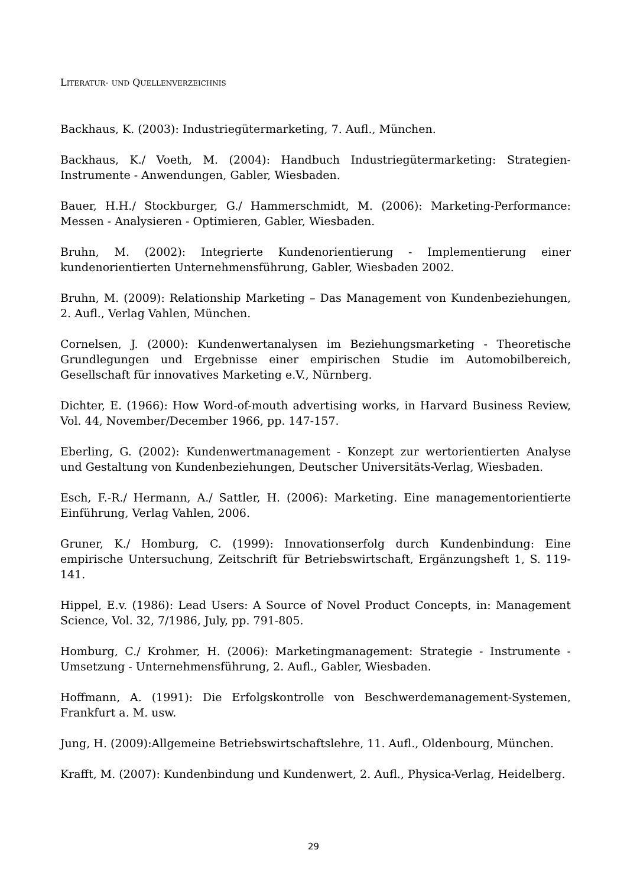LITERATUR- UND QUELLENVERZEICHNIS
Backhaus, K. (2003): Industriegütermarketing, 7. Aufl., München.
Backhaus, K./ Voeth, M. (2004): Handbuch Industriegütermarketing: Strategien-Instrumente - Anwendungen, Gabler, Wiesbaden.
Bauer, H.H./ Stockburger, G./ Hammerschmidt, M. (2006): Marketing-Performance: Messen - Analysieren - Optimieren, Gabler, Wiesbaden.
Bruhn, M. (2002): Integrierte Kundenorientierung - Implementierung einer kundenorientierten Unternehmensführung, Gabler, Wiesbaden 2002.
Bruhn, M. (2009): Relationship Marketing – Das Management von Kundenbeziehungen, 2. Aufl., Verlag Vahlen, München.
Cornelsen, J. (2000): Kundenwertanalysen im Beziehungsmarketing - Theoretische Grundlegungen und Ergebnisse einer empirischen Studie im Automobilbereich, Gesellschaft für innovatives Marketing e.V., Nürnberg.
Dichter, E. (1966): How Word-of-mouth advertising works, in Harvard Business Review, Vol. 44, November/December 1966, pp. 147-157.
Eberling, G. (2002): Kundenwertmanagement - Konzept zur wertorientierten Analyse und Gestaltung von Kundenbeziehungen, Deutscher Universitäts-Verlag, Wiesbaden.
Esch, F.-R./ Hermann, A./ Sattler, H. (2006): Marketing. Eine managementorientierte Einführung, Verlag Vahlen, 2006.
Gruner, K./ Homburg, C. (1999): Innovationserfolg durch Kundenbindung: Eine empirische Untersuchung, Zeitschrift für Betriebswirtschaft, Ergänzungsheft 1, S. 119-141.
Hippel, E.v. (1986): Lead Users: A Source of Novel Product Concepts, in: Management Science, Vol. 32, 7/1986, July, pp. 791-805.
Homburg, C./ Krohmer, H. (2006): Marketingmanagement: Strategie - Instrumente - Umsetzung - Unternehmensführung, 2. Aufl., Gabler, Wiesbaden.
Hoffmann, A. (1991): Die Erfolgskontrolle von Beschwerdemanagement-Systemen, Frankfurt a. M. usw.
Jung, H. (2009):Allgemeine Betriebswirtschaftslehre, 11. Aufl., Oldenbourg, München.
Krafft, M. (2007): Kundenbindung und Kundenwert, 2. Aufl., Physica-Verlag, Heidelberg.
29